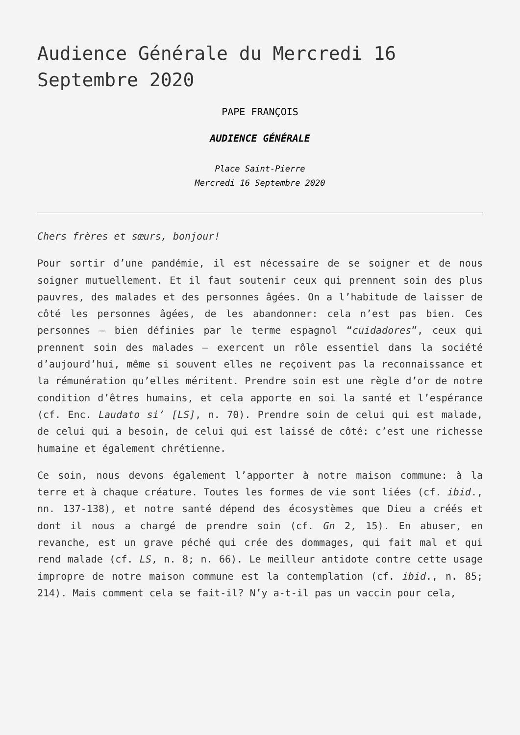Audience Générale du Mercredi 16 Septembre 2020
PAPE FRANÇOIS
AUDIENCE GÉNÉRALE
Place Saint-Pierre
Mercredi 16 Septembre 2020
Chers frères et sœurs, bonjour!
Pour sortir d’une pandémie, il est nécessaire de se soigner et de nous soigner mutuellement. Et il faut soutenir ceux qui prennent soin des plus pauvres, des malades et des personnes âgées. On a l’habitude de laisser de côté les personnes âgées, de les abandonner: cela n’est pas bien. Ces personnes — bien définies par le terme espagnol “cuidadores”, ceux qui prennent soin des malades — exercent un rôle essentiel dans la société d’aujourd’hui, même si souvent elles ne reçoivent pas la reconnaissance et la rémunération qu’elles méritent. Prendre soin est une règle d’or de notre condition d’êtres humains, et cela apporte en soi la santé et l’espérance (cf. Enc. Laudato si’ [LS], n. 70). Prendre soin de celui qui est malade, de celui qui a besoin, de celui qui est laissé de côté: c’est une richesse humaine et également chrétienne.
Ce soin, nous devons également l’apporter à notre maison commune: à la terre et à chaque créature. Toutes les formes de vie sont liées (cf. ibid., nn. 137-138), et notre santé dépend des écosystèmes que Dieu a créés et dont il nous a chargé de prendre soin (cf. Gn 2, 15). En abuser, en revanche, est un grave péché qui crée des dommages, qui fait mal et qui rend malade (cf. LS, n. 8; n. 66). Le meilleur antidote contre cette usage impropre de notre maison commune est la contemplation (cf. ibid., n. 85; 214). Mais comment cela se fait-il? N’y a-t-il pas un vaccin pour cela,